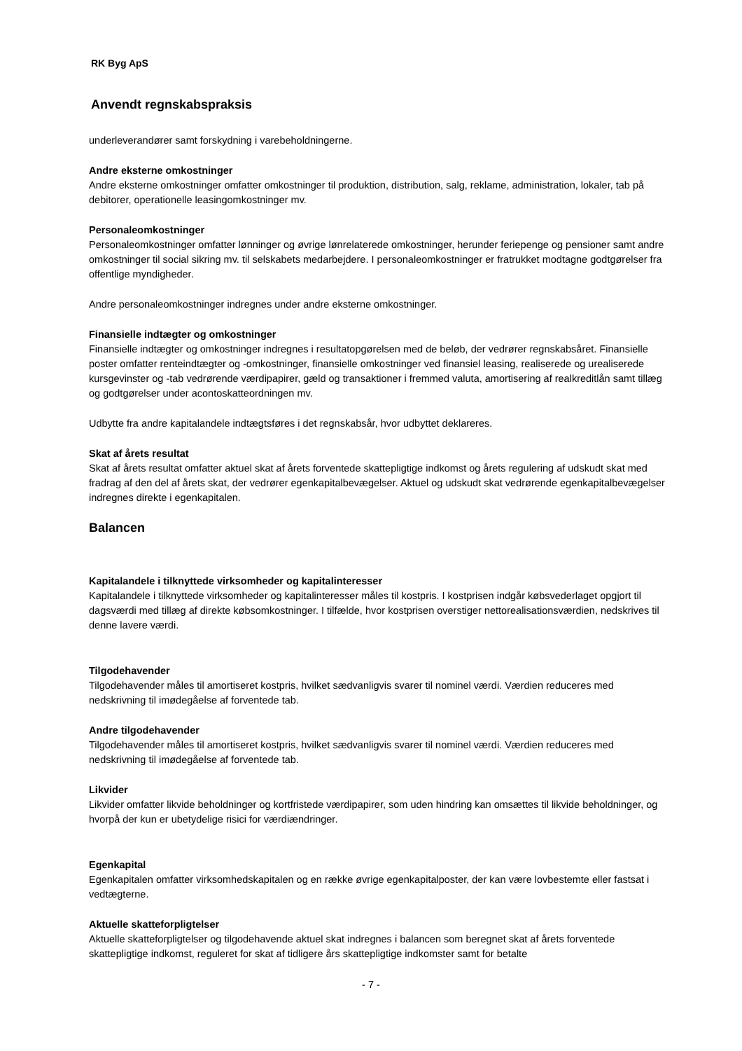RK Byg ApS
Anvendt regnskabspraksis
underleverandører samt forskydning i varebeholdningerne.
Andre eksterne omkostninger
Andre eksterne omkostninger omfatter omkostninger til produktion, distribution, salg, reklame, administration, lokaler, tab på debitorer, operationelle leasingomkostninger mv.
Personaleomkostninger
Personaleomkostninger omfatter lønninger og øvrige lønrelaterede omkostninger, herunder feriepenge og pensioner samt andre omkostninger til social sikring mv. til selskabets medarbejdere. I personaleomkostninger er fratrukket modtagne godtgørelser fra offentlige myndigheder.
Andre personaleomkostninger indregnes under andre eksterne omkostninger.
Finansielle indtægter og omkostninger
Finansielle indtægter og omkostninger indregnes i resultatopgørelsen med de beløb, der vedrører regnskabsåret. Finansielle poster omfatter renteindtægter og -omkostninger, finansielle omkostninger ved finansiel leasing, realiserede og urealiserede kursgevinster og -tab vedrørende værdipapirer, gæld og transaktioner i fremmed valuta, amortisering af realkreditlån samt tillæg og godtgørelser under acontoskatteordningen mv.
Udbytte fra andre kapitalandele indtægtsføres i det regnskabsår, hvor udbyttet deklareres.
Skat af årets resultat
Skat af årets resultat omfatter aktuel skat af årets forventede skattepligtige indkomst og årets regulering af udskudt skat med fradrag af den del af årets skat, der vedrører egenkapitalbevægelser. Aktuel og udskudt skat vedrørende egenkapitalbevægelser indregnes direkte i egenkapitalen.
Balancen
Kapitalandele i tilknyttede virksomheder og kapitalinteresser
Kapitalandele i tilknyttede virksomheder og kapitalinteresser måles til kostpris. I kostprisen indgår købsvederlaget opgjort til dagsværdi med tillæg af direkte købsomkostninger. I tilfælde, hvor kostprisen overstiger nettorealisationsværdien, nedskrives til denne lavere værdi.
Tilgodehavender
Tilgodehavender måles til amortiseret kostpris, hvilket sædvanligvis svarer til nominel værdi. Værdien reduceres med nedskrivning til imødegåelse af forventede tab.
Andre tilgodehavender
Tilgodehavender måles til amortiseret kostpris, hvilket sædvanligvis svarer til nominel værdi. Værdien reduceres med nedskrivning til imødegåelse af forventede tab.
Likvider
Likvider omfatter likvide beholdninger og kortfristede værdipapirer, som uden hindring kan omsættes til likvide beholdninger, og hvorpå der kun er ubetydelige risici for værdiændringer.
Egenkapital
Egenkapitalen omfatter virksomhedskapitalen og en række øvrige egenkapitalposter, der kan være lovbestemte eller fastsat i vedtægterne.
Aktuelle skatteforpligtelser
Aktuelle skatteforpligtelser og tilgodehavende aktuel skat indregnes i balancen som beregnet skat af årets forventede skattepligtige indkomst, reguleret for skat af tidligere års skattepligtige indkomster samt for betalte
- 7 -